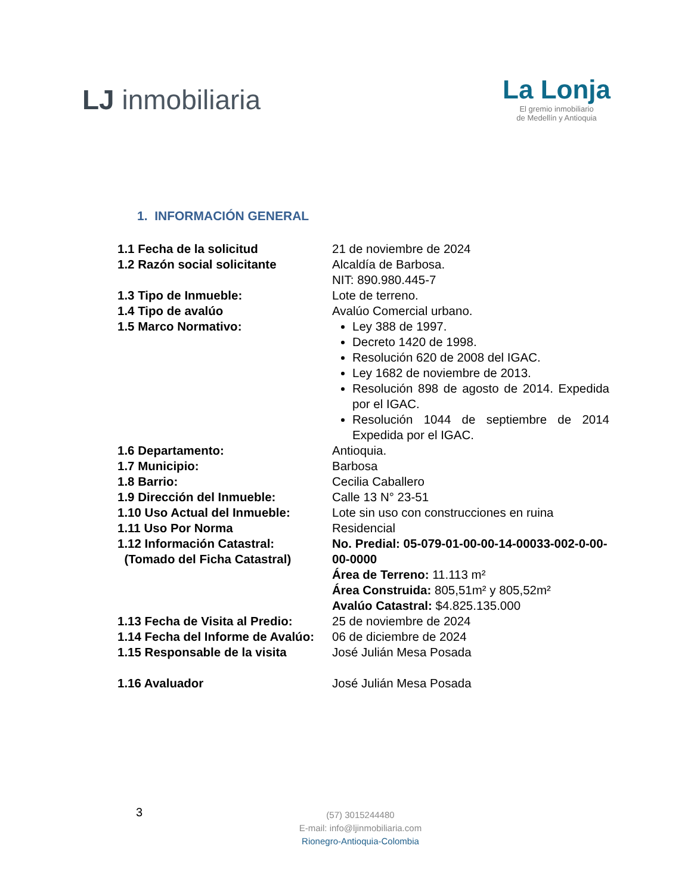LJ inmobiliaria
La Lonja
El gremio inmobiliario
de Medellín y Antioquia
1. INFORMACIÓN GENERAL
| 1.1 Fecha de la solicitud | 21 de noviembre de 2024 |
| 1.2 Razón social solicitante | Alcaldía de Barbosa. NIT: 890.980.445-7 |
| 1.3 Tipo de Inmueble: | Lote de terreno. |
| 1.4 Tipo de avalúo | Avalúo Comercial urbano. |
| 1.5 Marco Normativo: | Ley 388 de 1997. Decreto 1420 de 1998. Resolución 620 de 2008 del IGAC. Ley 1682 de noviembre de 2013. Resolución 898 de agosto de 2014. Expedida por el IGAC. Resolución 1044 de septiembre de 2014 Expedida por el IGAC. |
| 1.6 Departamento: | Antioquia. |
| 1.7 Municipio: | Barbosa |
| 1.8 Barrio: | Cecilia Caballero |
| 1.9 Dirección del Inmueble: | Calle 13 N° 23-51 |
| 1.10 Uso Actual del Inmueble: | Lote sin uso con construcciones en ruina |
| 1.11 Uso Por Norma | Residencial |
| 1.12 Información Catastral: (Tomado del Ficha Catastral) | No. Predial: 05-079-01-00-00-14-00033-002-0-00-00-0000 Área de Terreno: 11.113 m² Área Construida: 805,51m² y 805,52m² Avalúo Catastral: $4.825.135.000 |
| 1.13 Fecha de Visita al Predio: | 25 de noviembre de 2024 |
| 1.14 Fecha del Informe de Avalúo: | 06 de diciembre de 2024 |
| 1.15 Responsable de la visita | José Julián Mesa Posada |
| 1.16 Avaluador | José Julián Mesa Posada |
3
(57) 3015244480
E-mail: info@ljinmobiliaria.com
Rionegro-Antioquia-Colombia